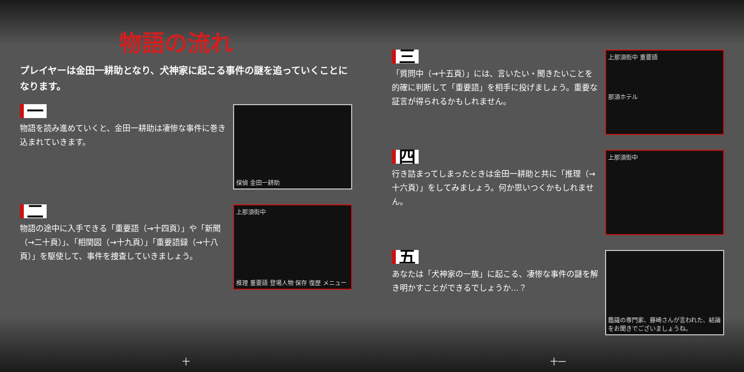物語の流れ
プレイヤーは金田一耕助となり、犬神家に起こる事件の謎を追っていくことになります。
一
物語を読み進めていくと、金田一耕助は凄惨な事件に巻き込まれていきます。
探偵 金田一耕助
二
物語の途中に入手できる「重要語（→十四頁）」や「新聞（→二十頁）」、「相関図（→十九頁）」「重要語録（→十八頁）」を駆使して、事件を捜査していきましょう。
上那須街中
推理 重要語 登場人物 保存 復歴 メニュー
十
三
「質問中（→十五頁）」には、言いたい・聞きたいことを的確に判断して「重要語」を相手に投げましょう。重要な証言が得られるかもしれません。
上那須街中 重要語
那須ホテル
四
行き詰まってしまったときは金田一耕助と共に「推理（→十六頁）」をしてみましょう。何か思いつくかもしれません。
上那須街中
五
あなたは「犬神家の一族」に起こる、凄惨な事件の謎を解き明かすことができるでしょうか…？
鑑識の専門家、藤崎さんが言われた、結論をお聞きでございましょうね。
十一